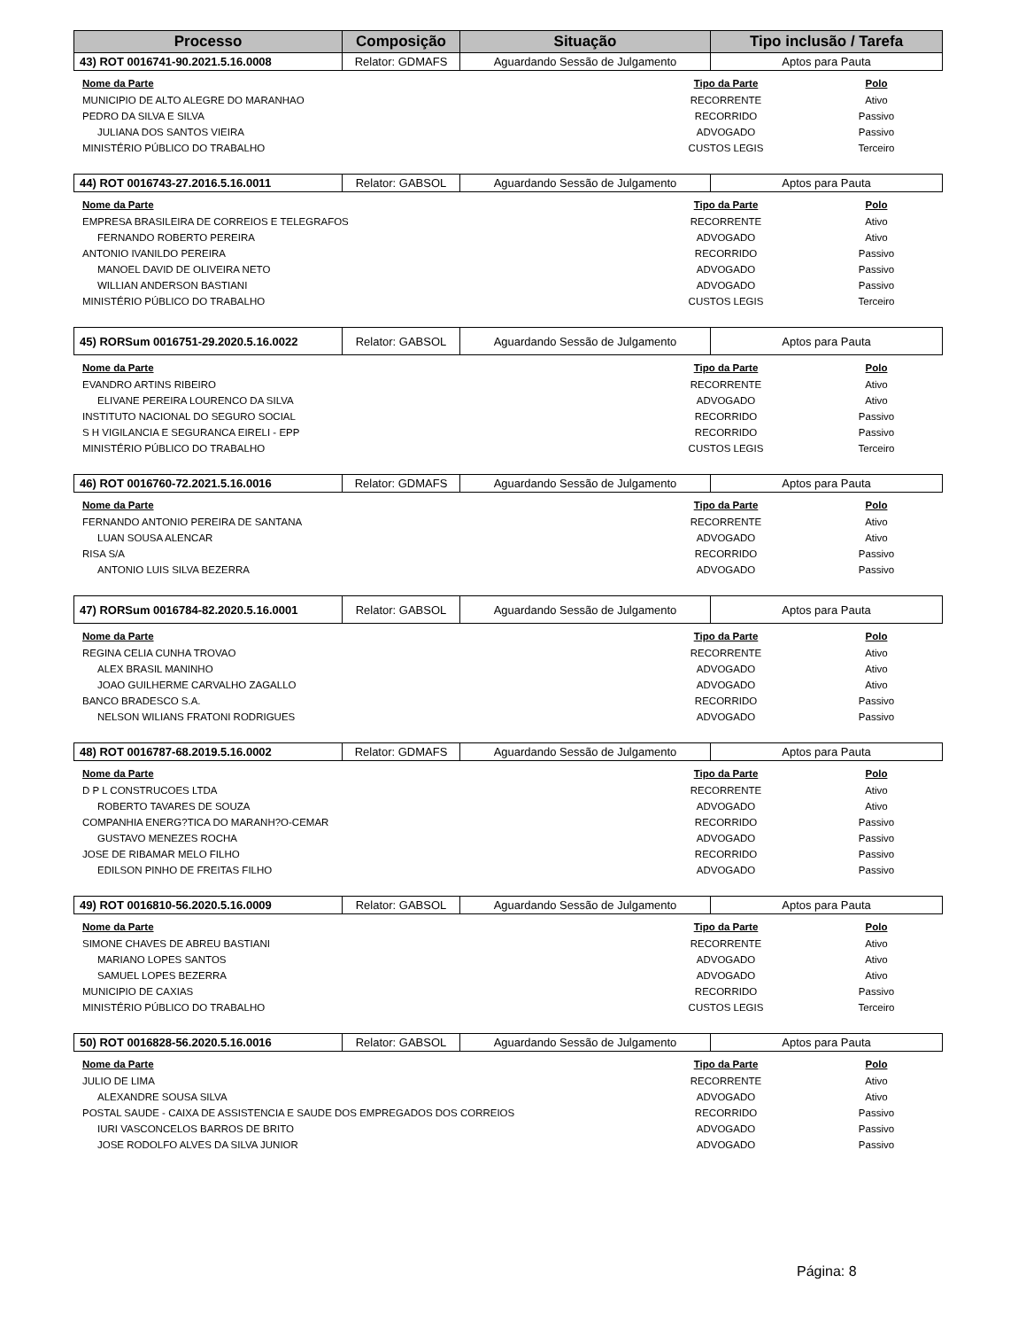| Processo | Composição | Situação | Tipo inclusão / Tarefa |
| --- | --- | --- | --- |
| 43) ROT 0016741-90.2021.5.16.0008 | Relator: GDMAFS | Aguardando Sessão de Julgamento | Aptos para Pauta |
| Nome da Parte | Tipo da Parte | Polo |
| --- | --- | --- |
| MUNICIPIO DE ALTO ALEGRE DO MARANHAO | RECORRENTE | Ativo |
| PEDRO DA SILVA E SILVA | RECORRIDO | Passivo |
| JULIANA DOS SANTOS VIEIRA | ADVOGADO | Passivo |
| MINISTÉRIO PÚBLICO DO TRABALHO | CUSTOS LEGIS | Terceiro |
| 44) ROT 0016743-27.2016.5.16.0011 | Relator: GABSOL | Aguardando Sessão de Julgamento | Aptos para Pauta |
| Nome da Parte | Tipo da Parte | Polo |
| --- | --- | --- |
| EMPRESA BRASILEIRA DE CORREIOS E TELEGRAFOS | RECORRENTE | Ativo |
| FERNANDO ROBERTO PEREIRA | ADVOGADO | Ativo |
| ANTONIO IVANILDO PEREIRA | RECORRIDO | Passivo |
| MANOEL DAVID DE OLIVEIRA NETO | ADVOGADO | Passivo |
| WILLIAN ANDERSON BASTIANI | ADVOGADO | Passivo |
| MINISTÉRIO PÚBLICO DO TRABALHO | CUSTOS LEGIS | Terceiro |
| 45) RORSum 0016751-29.2020.5.16.0022 | Relator: GABSOL | Aguardando Sessão de Julgamento | Aptos para Pauta |
| Nome da Parte | Tipo da Parte | Polo |
| --- | --- | --- |
| EVANDRO ARTINS RIBEIRO | RECORRENTE | Ativo |
| ELIVANE PEREIRA LOURENCO DA SILVA | ADVOGADO | Ativo |
| INSTITUTO NACIONAL DO SEGURO SOCIAL | RECORRIDO | Passivo |
| S H VIGILANCIA E SEGURANCA EIRELI - EPP | RECORRIDO | Passivo |
| MINISTÉRIO PÚBLICO DO TRABALHO | CUSTOS LEGIS | Terceiro |
| 46) ROT 0016760-72.2021.5.16.0016 | Relator: GDMAFS | Aguardando Sessão de Julgamento | Aptos para Pauta |
| Nome da Parte | Tipo da Parte | Polo |
| --- | --- | --- |
| FERNANDO ANTONIO PEREIRA DE SANTANA | RECORRENTE | Ativo |
| LUAN SOUSA ALENCAR | ADVOGADO | Ativo |
| RISA S/A | RECORRIDO | Passivo |
| ANTONIO LUIS SILVA BEZERRA | ADVOGADO | Passivo |
| 47) RORSum 0016784-82.2020.5.16.0001 | Relator: GABSOL | Aguardando Sessão de Julgamento | Aptos para Pauta |
| Nome da Parte | Tipo da Parte | Polo |
| --- | --- | --- |
| REGINA CELIA CUNHA TROVAO | RECORRENTE | Ativo |
| ALEX BRASIL MANINHO | ADVOGADO | Ativo |
| JOAO GUILHERME CARVALHO ZAGALLO | ADVOGADO | Ativo |
| BANCO BRADESCO S.A. | RECORRIDO | Passivo |
| NELSON WILIANS FRATONI RODRIGUES | ADVOGADO | Passivo |
| 48) ROT 0016787-68.2019.5.16.0002 | Relator: GDMAFS | Aguardando Sessão de Julgamento | Aptos para Pauta |
| Nome da Parte | Tipo da Parte | Polo |
| --- | --- | --- |
| D P L CONSTRUCOES LTDA | RECORRENTE | Ativo |
| ROBERTO TAVARES DE SOUZA | ADVOGADO | Ativo |
| COMPANHIA ENERG?TICA DO MARANH?O-CEMAR | RECORRIDO | Passivo |
| GUSTAVO MENEZES ROCHA | ADVOGADO | Passivo |
| JOSE DE RIBAMAR MELO FILHO | RECORRIDO | Passivo |
| EDILSON PINHO DE FREITAS FILHO | ADVOGADO | Passivo |
| 49) ROT 0016810-56.2020.5.16.0009 | Relator: GABSOL | Aguardando Sessão de Julgamento | Aptos para Pauta |
| Nome da Parte | Tipo da Parte | Polo |
| --- | --- | --- |
| SIMONE CHAVES DE ABREU BASTIANI | RECORRENTE | Ativo |
| MARIANO LOPES SANTOS | ADVOGADO | Ativo |
| SAMUEL LOPES BEZERRA | ADVOGADO | Ativo |
| MUNICIPIO DE CAXIAS | RECORRIDO | Passivo |
| MINISTÉRIO PÚBLICO DO TRABALHO | CUSTOS LEGIS | Terceiro |
| 50) ROT 0016828-56.2020.5.16.0016 | Relator: GABSOL | Aguardando Sessão de Julgamento | Aptos para Pauta |
| Nome da Parte | Tipo da Parte | Polo |
| --- | --- | --- |
| JULIO DE LIMA | RECORRENTE | Ativo |
| ALEXANDRE SOUSA SILVA | ADVOGADO | Ativo |
| POSTAL SAUDE - CAIXA DE ASSISTENCIA E SAUDE DOS EMPREGADOS DOS CORREIOS | RECORRIDO | Passivo |
| IURI VASCONCELOS BARROS DE BRITO | ADVOGADO | Passivo |
| JOSE RODOLFO ALVES DA SILVA JUNIOR | ADVOGADO | Passivo |
Página: 8